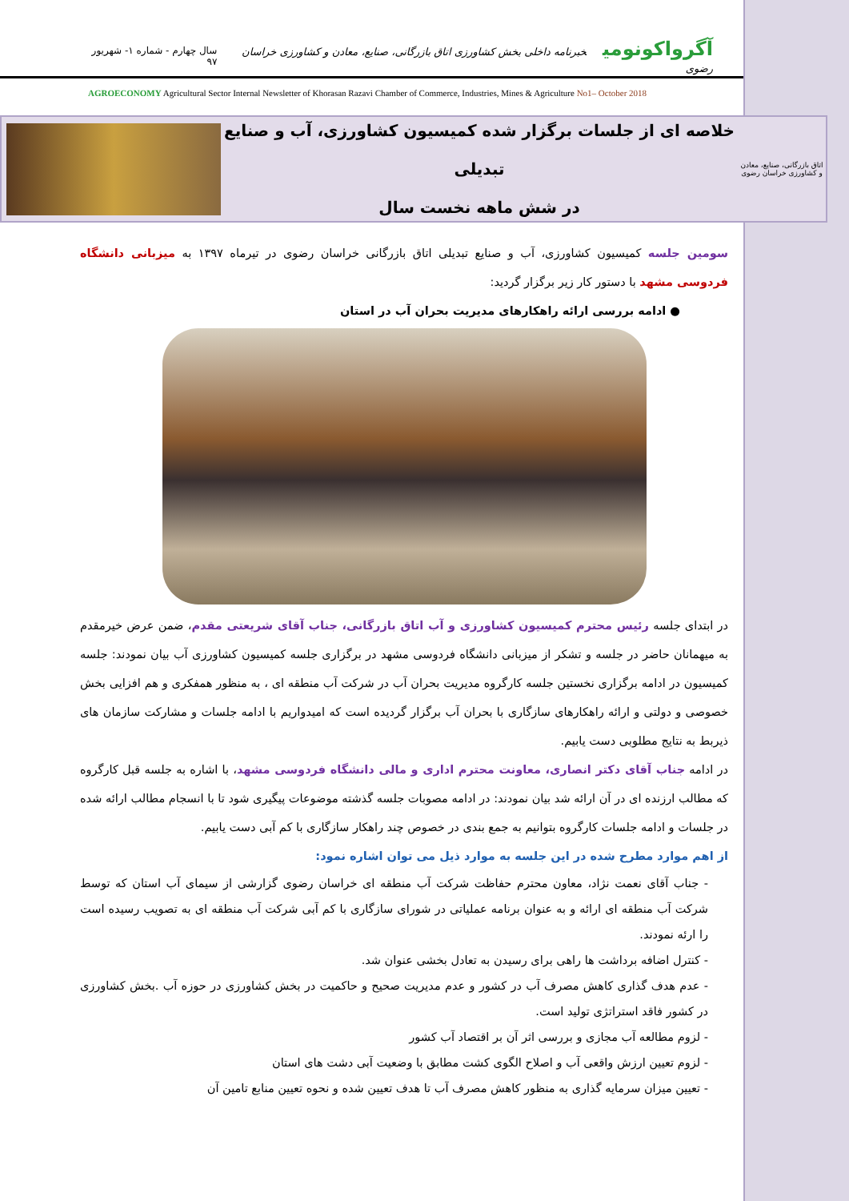آگرواکونومی خبرنامه داخلی بخش کشاورزی اتاق بازرگانی، صنایع، معادن و کشاورزی خراسان رضوی
سال چهارم - شماره ۱- شهریور ۹۷
AGROECONOMY Agricultural Sector Internal Newsletter of Khorasan Razavi Chamber of Commerce, Industries, Mines & Agriculture No1– October 2018
اتاق بازرگانی، صنایع، معادن و کشاورزی خراسان رضوی
خلاصه ای از جلسات برگزار شده کمیسیون کشاورزی، آب و صنایع تبدیلی
در شش ماهه نخست سال
سومین جلسه کمیسیون کشاورزی، آب و صنایع تبدیلی اتاق بازرگانی خراسان رضوی در تیرماه ۱۳۹۷ به میزبانی دانشگاه فردوسی مشهد با دستور کار زیر برگزار گردید:
● ادامه بررسی ارائه راهکارهای مدیریت بحران آب در استان
در ابتدای جلسه رئیس محترم کمیسیون کشاورزی و آب اتاق بازرگانی، جناب آقای شریعتی مقدم، ضمن عرض خیرمقدم به میهمانان حاضر در جلسه و تشکر از میزبانی دانشگاه فردوسی مشهد در برگزاری جلسه کمیسیون کشاورزی آب بیان نمودند: جلسه کمیسیون در ادامه برگزاری نخستین جلسه کارگروه مدیریت بحران آب در شرکت آب منطقه ای ، به منظور همفکری و هم افزایی بخش خصوصی و دولتی و ارائه راهکارهای سازگاری با بحران آب برگزار گردیده است که امیدواریم با ادامه جلسات و مشارکت سازمان های ذیربط به نتایج مطلوبی دست یابیم.
در ادامه جناب آقای دکتر انصاری، معاونت محترم اداری و مالی دانشگاه فردوسی مشهد، با اشاره به جلسه قبل کارگروه که مطالب ارزنده ای در آن ارائه شد بیان نمودند: در ادامه مصوبات جلسه گذشته موضوعات پیگیری شود تا با انسجام مطالب ارائه شده در جلسات و ادامه جلسات کارگروه بتوانیم به جمع بندی در خصوص چند راهکار سازگاری با کم آبی دست یابیم.
از اهم موارد مطرح شده در این جلسه به موارد ذیل می توان اشاره نمود:
- جناب آقای نعمت نژاد، معاون محترم حفاظت شرکت آب منطقه ای خراسان رضوی گزارشی از سیمای آب استان که توسط شرکت آب منطقه ای ارائه و به عنوان برنامه عملیاتی در شورای سازگاری با کم آبی شرکت آب منطقه ای به تصویب رسیده است را ارئه نمودند.
- کنترل اضافه برداشت ها راهی برای رسیدن به تعادل بخشی عنوان شد.
- عدم هدف گذاری کاهش مصرف آب در کشور و عدم مدیریت صحیح و حاکمیت در بخش کشاورزی در حوزه آب .بخش کشاورزی در کشور فاقد استراتژی تولید است.
- لزوم مطالعه آب مجازی و بررسی اثر آن بر اقتصاد آب کشور
- لزوم تعیین ارزش واقعی آب و اصلاح الگوی کشت مطابق با وضعیت آبی دشت های استان
- تعیین میزان سرمایه گذاری به منظور کاهش مصرف آب تا هدف تعیین شده و نحوه تعیین منابع تامین آن